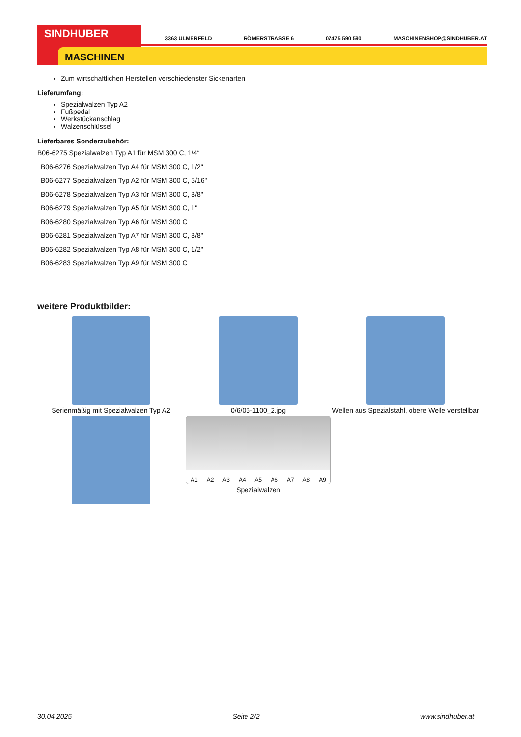SINDHUBER
MASCHINEN
3363 ULMERFELD RÖMERSTRASSE 6 07475 590 590 MASCHINENSHOP@SINDHUBER.AT
Zum wirtschaftlichen Herstellen verschiedenster Sickenarten
Lieferumfang:
Spezialwalzen Typ A2
Fußpedal
Werkstückanschlag
Walzenschlüssel
Lieferbares Sonderzubehör:
B06-6275 Spezialwalzen Typ A1 für MSM 300 C, 1/4“
B06-6276 Spezialwalzen Typ A4 für MSM 300 C, 1/2"
B06-6277 Spezialwalzen Typ A2 für MSM 300 C, 5/16"
B06-6278 Spezialwalzen Typ A3 für MSM 300 C, 3/8"
B06-6279 Spezialwalzen Typ A5 für MSM 300 C, 1"
B06-6280 Spezialwalzen Typ A6 für MSM 300 C
B06-6281 Spezialwalzen Typ A7 für MSM 300 C, 3/8"
B06-6282 Spezialwalzen Typ A8 für MSM 300 C, 1/2"
B06-6283 Spezialwalzen Typ A9 für MSM 300 C
weitere Produktbilder:
Serienmäßig mit Spezialwalzen Typ A2
0/6/06-1100_2.jpg
Wellen aus Spezialstahl, obere Welle verstellbar
A1 A2 A3 A4 A5 A6 A7 A8 A9
Spezialwalzen
30.04.2025 Seite 2/2 www.sindhuber.at